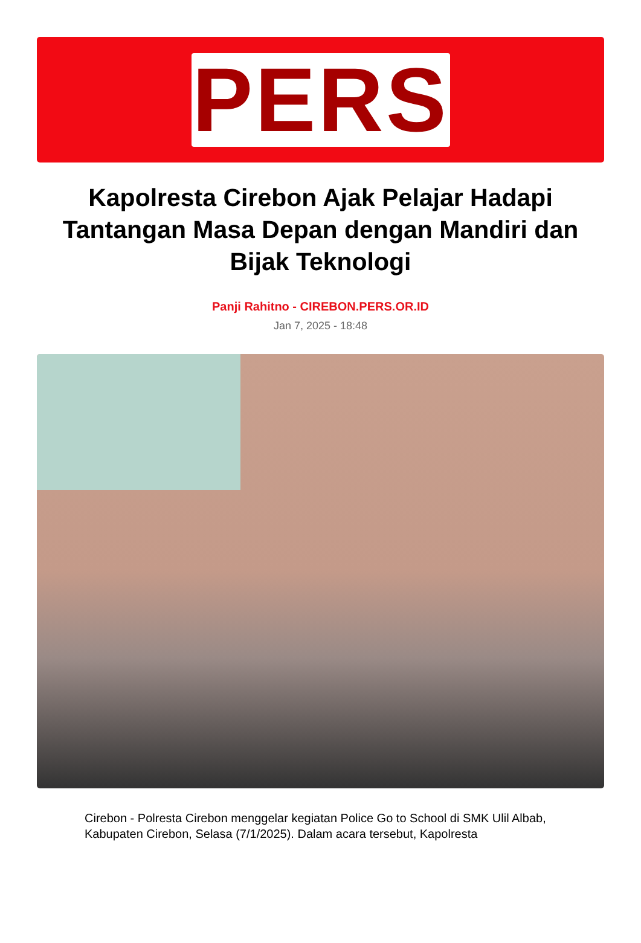PERS
Kapolresta Cirebon Ajak Pelajar Hadapi Tantangan Masa Depan dengan Mandiri dan Bijak Teknologi
Panji Rahitno - CIREBON.PERS.OR.ID
Jan 7, 2025 - 18:48
Cirebon - Polresta Cirebon menggelar kegiatan Police Go to School di SMK Ulil Albab, Kabupaten Cirebon, Selasa (7/1/2025). Dalam acara tersebut, Kapolresta